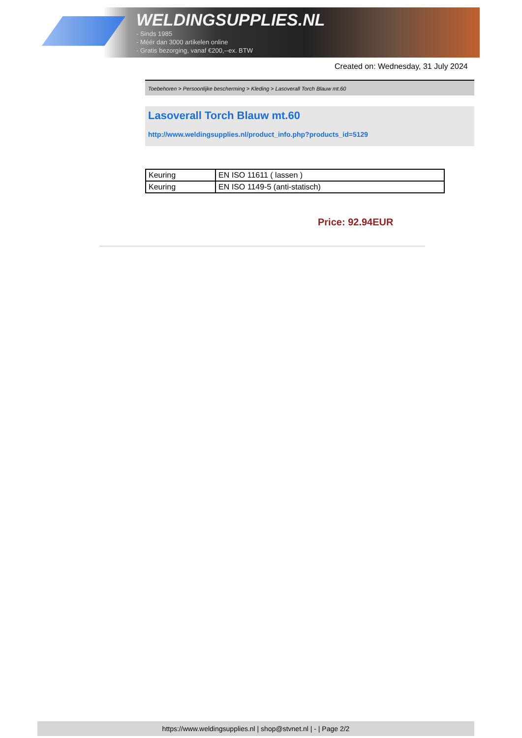WELDINGSUPPLIES.NL
- Sinds 1985
- Méér dan 3000 artikelen online
- Gratis bezorging, vanaf €200,--ex. BTW
Created on: Wednesday, 31 July 2024
Toebehoren > Persoonlijke bescherming > Kleding > Lasoverall Torch Blauw mt.60
Lasoverall Torch Blauw mt.60
http://www.weldingsupplies.nl/product_info.php?products_id=5129
| Keuring | EN ISO 11611 ( lassen ) |
| Keuring | EN ISO 1149-5 (anti-statisch) |
Price: 92.94EUR
https://www.weldingsupplies.nl | shop@stvnet.nl | - | Page 2/2